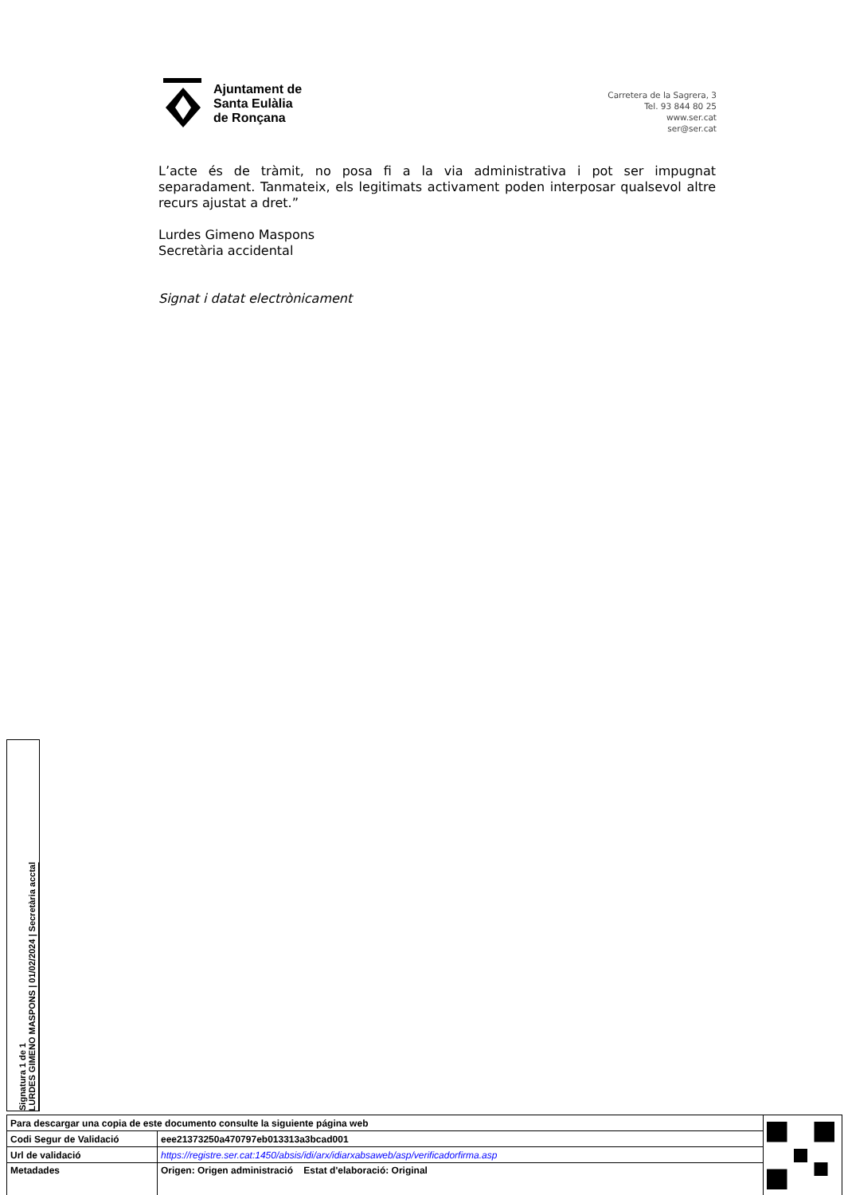Ajuntament de
Santa Eulàlia
de Ronçana
Carretera de la Sagrera, 3
Tel. 93 844 80 25
www.ser.cat
ser@ser.cat
L’acte és de tràmit, no posa fi a la via administrativa i pot ser impugnat separadament. Tanmateix, els legitimats activament poden interposar qualsevol altre recurs ajustat a dret.”
Lurdes Gimeno Maspons
Secretària accidental
Signat i datat electrònicament
Signatura 1 de 1
LURDES GIMENO MASPONS | 01/02/2024 | Secretària acctal
| Para descargar una copia de este documento consulte la siguiente página web | | |
| Codi Segur de Validació | eee21373250a470797eb013313a3bcad001 | |
| Url de validació | https://registre.ser.cat:1450/absis/idi/arx/idiarxabsaweb/asp/verificadorfirma.asp | |
| Metadades | Origen: Origen administració Estat d'elaboració: Original | |